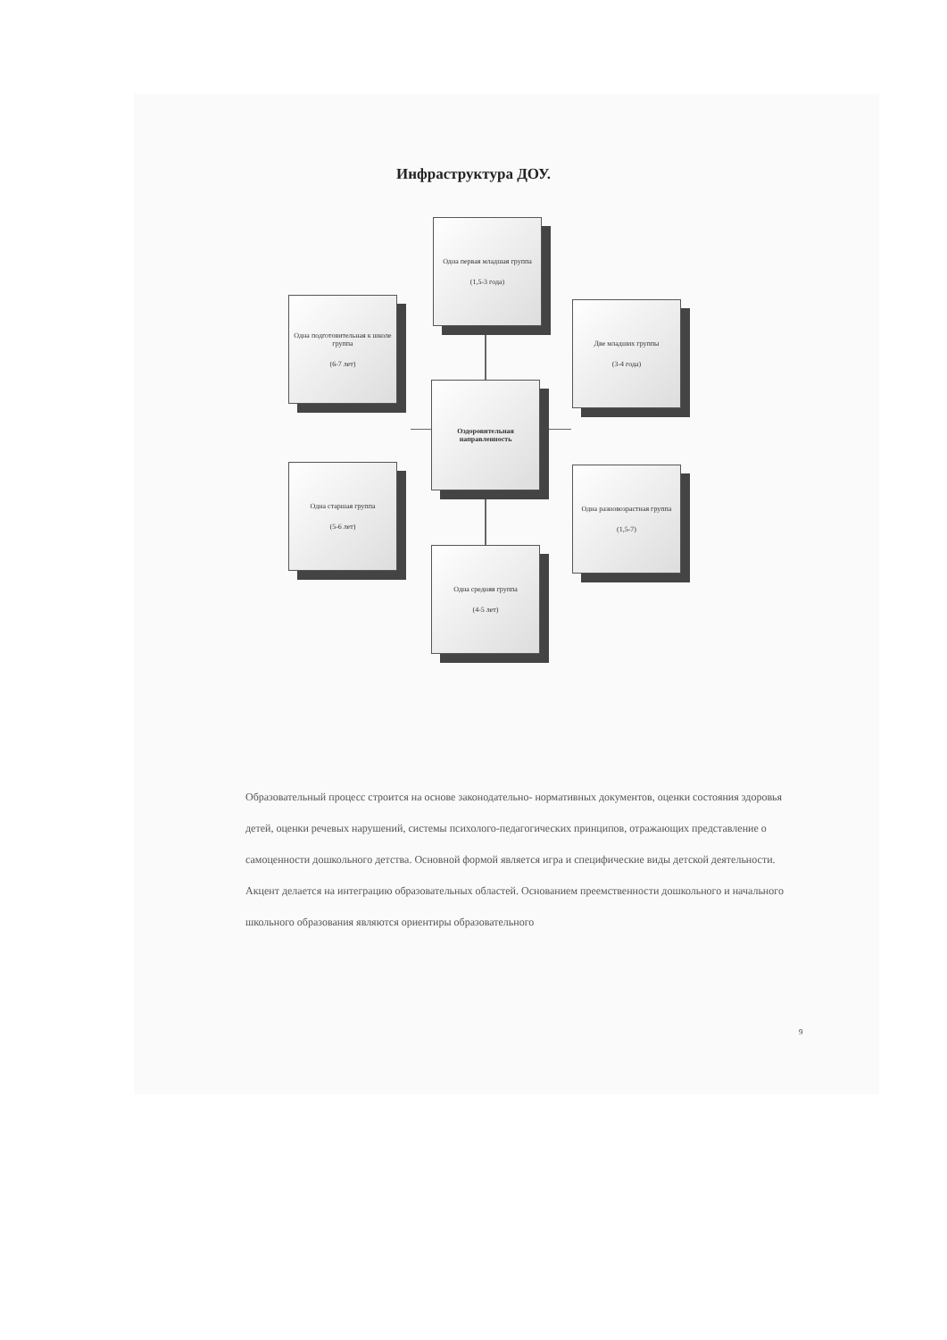Инфраструктура ДОУ.
Одна первая младшая группа
(1,5-3 года)
Одна подготовительная к школе группа
(6-7 лет)
Две младших группы
(3-4 года)
Оздоровительная направленность
Одна старшая группа
(5-6 лет)
Одна разновозрастная группа
(1,5-7)
Одна средняя группа
(4-5 лет)
Образовательный процесс строится на основе законодательно- нормативных документов, оценки состояния здоровья детей, оценки речевых нарушений, системы психолого-педагогических принципов, отражающих представление о самоценности дошкольного детства. Основной формой является игра и специфические виды детской деятельности. Акцент делается на интеграцию образовательных областей. Основанием преемственности дошкольного и начального школьного образования являются ориентиры образовательного
9